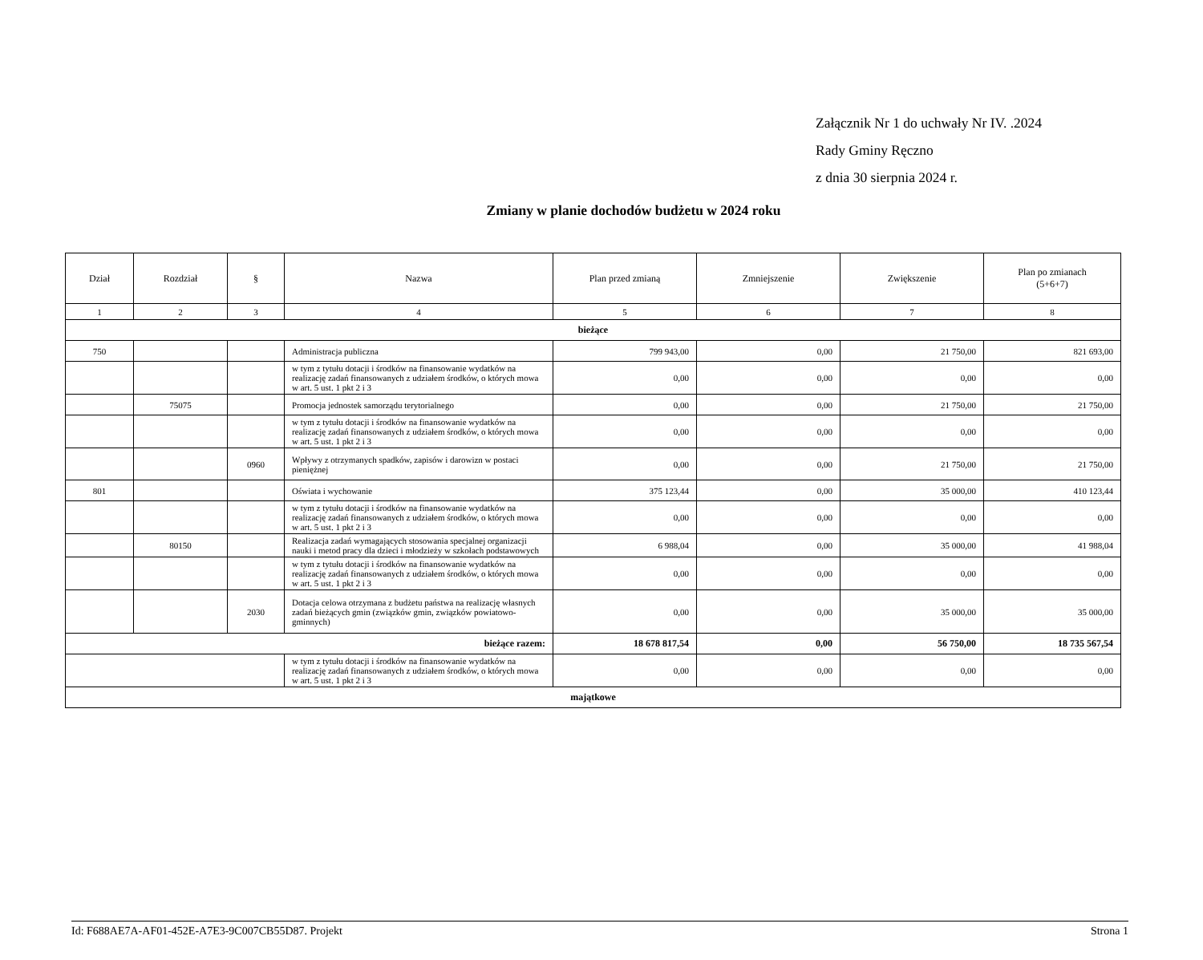Załącznik Nr 1 do uchwały Nr IV. .2024
Rady Gminy Ręczno
z dnia 30 sierpnia 2024 r.
Zmiany w planie dochodów budżetu w 2024 roku
| Dział | Rozdział | § | Nazwa | Plan przed zmianą | Zmniejszenie | Zwiększenie | Plan po zmianach (5+6+7) |
| --- | --- | --- | --- | --- | --- | --- | --- |
| 1 | 2 | 3 | 4 | 5 | 6 | 7 | 8 |
| bieżące | | | | | | | |
| 750 | | | Administracja publiczna | 799 943,00 | 0,00 | 21 750,00 | 821 693,00 |
| | | | w tym z tytułu dotacji i środków na finansowanie wydatków na realizację zadań finansowanych z udziałem środków, o których mowa w art. 5 ust. 1 pkt 2 i 3 | 0,00 | 0,00 | 0,00 | 0,00 |
| | 75075 | | Promocja jednostek samorządu terytorialnego | 0,00 | 0,00 | 21 750,00 | 21 750,00 |
| | | | w tym z tytułu dotacji i środków na finansowanie wydatków na realizację zadań finansowanych z udziałem środków, o których mowa w art. 5 ust. 1 pkt 2 i 3 | 0,00 | 0,00 | 0,00 | 0,00 |
| | | 0960 | Wpływy z otrzymanych spadków, zapisów i darowizn w postaci pieniężnej | 0,00 | 0,00 | 21 750,00 | 21 750,00 |
| 801 | | | Oświata i wychowanie | 375 123,44 | 0,00 | 35 000,00 | 410 123,44 |
| | | | w tym z tytułu dotacji i środków na finansowanie wydatków na realizację zadań finansowanych z udziałem środków, o których mowa w art. 5 ust. 1 pkt 2 i 3 | 0,00 | 0,00 | 0,00 | 0,00 |
| | 80150 | | Realizacja zadań wymagających stosowania specjalnej organizacji nauki i metod pracy dla dzieci i młodzieży w szkołach podstawowych | 6 988,04 | 0,00 | 35 000,00 | 41 988,04 |
| | | | w tym z tytułu dotacji i środków na finansowanie wydatków na realizację zadań finansowanych z udziałem środków, o których mowa w art. 5 ust. 1 pkt 2 i 3 | 0,00 | 0,00 | 0,00 | 0,00 |
| | | 2030 | Dotacja celowa otrzymana z budżetu państwa na realizację własnych zadań bieżących gmin (związków gmin, związków powiatowo-gminnych) | 0,00 | 0,00 | 35 000,00 | 35 000,00 |
| bieżące razem: | | | | 18 678 817,54 | 0,00 | 56 750,00 | 18 735 567,54 |
| | | | w tym z tytułu dotacji i środków na finansowanie wydatków na realizację zadań finansowanych z udziałem środków, o których mowa w art. 5 ust. 1 pkt 2 i 3 | 0,00 | 0,00 | 0,00 | 0,00 |
| majątkowe | | | | | | | |
Id: F688AE7A-AF01-452E-A7E3-9C007CB55D87. Projekt Strona 1